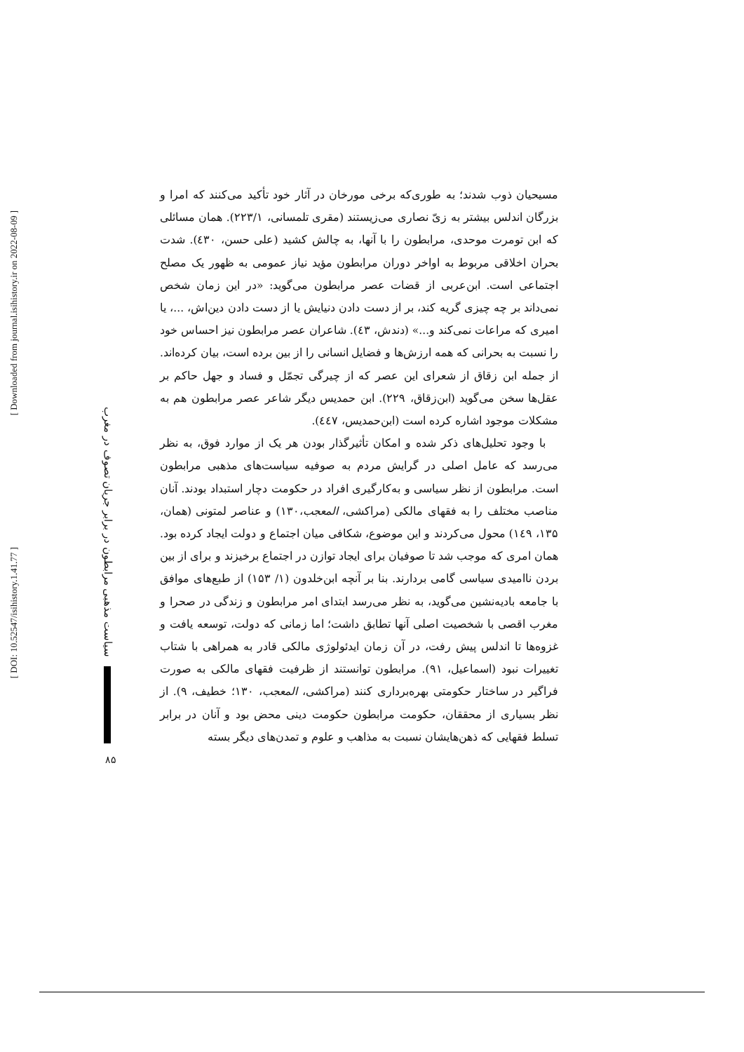مسیحیان ذوب شدند؛ به طوری‌که برخی مورخان در آثار خود تأکید می‌کنند که امرا و بزرگان اندلس بیشتر به زیّ نصاری می‌زیستند (مقری تلمسانی، ۲۲۳/۱). همان مسائلی که ابن تومرت موحدی، مرابطون را با آنها، به چالش کشید (علی حسن، ٤۳۰). شدت بحران اخلاقی مربوط به اواخر دوران مرابطون مؤید نیاز عمومی به ظهور یک مصلح اجتماعی است. ابن‌عربی از قضات عصر مرابطون می‌گوید: «در این زمان شخص نمی‌داند بر چه چیزی گریه کند، بر از دست دادن دنیایش یا از دست دادن دین‌اش، ...، یا امیری که مراعات نمی‌کند و...» (دندش، ٤۳). شاعران عصر مرابطون نیز احساس خود را نسبت به بحرانی که همه ارزش‌ها و فضایل انسانی را از بین برده است، بیان کرده‌اند. از جمله ابن زقاق از شعرای این عصر که از چیرگی تجمّل و فساد و جهل حاکم بر عقل‌ها سخن می‌گوید (ابن‌زقاق، ۲۲۹). ابن حمدیس دیگر شاعر عصر مرابطون هم به مشکلات موجود اشاره کرده است (ابن‌حمدیس، ٤٤۷).
با وجود تحلیل‌های ذکر شده و امکان تأثیرگذار بودن هر یک از موارد فوق، به نظر می‌رسد که عامل اصلی در گرایش مردم به صوفیه سیاست‌های مذهبی مرابطون است. مرابطون از نظر سیاسی و به‌کارگیری افراد در حکومت دچار استبداد بودند. آنان مناصب مختلف را به فقهای مالکی (مراکشی، المعجب،۱۳۰) و عناصر لمتونی (همان، ۱۳۵، ۱٤۹) محول می‌کردند و این موضوع، شکافی میان اجتماع و دولت ایجاد کرده بود. همان امری که موجب شد تا صوفیان برای ایجاد توازن در اجتماع برخیزند و برای از بین بردن ناامیدی سیاسی گامی بردارند. بنا بر آنچه ابن‌خلدون (۱/ ۱۵۳) از طبع‌های موافق با جامعه بادیه‌نشین می‌گوید، به نظر می‌رسد ابتدای امر مرابطون و زندگی در صحرا و مغرب اقصی با شخصیت اصلی آنها تطابق داشت؛ اما زمانی که دولت، توسعه یافت و غزوه‌ها تا اندلس پیش رفت، در آن زمان ایدئولوژی مالکی قادر به همراهی با شتاب تغییرات نبود (اسماعیل، ۹۱). مرابطون توانستند از ظرفیت فقهای مالکی به صورت فراگیر در ساختار حکومتی بهره‌برداری کنند (مراکشی، المعجب، ۱۳۰؛ خطیف، ۹). از نظر بسیاری از محققان، حکومت مرابطون حکومت دینی محض بود و آنان در برابر تسلط فقهایی که ذهن‌هایشان نسبت به مذاهب و علوم و تمدن‌های دیگر بسته
[ DOI: 10.52547/isihistory.1.41.77 ]
[ Downloaded from journal.isihistory.ir on 2022-08-09 ]
سیاست مذهبی مرابطون در برابر جریان تصوف در مغرب
۸۵